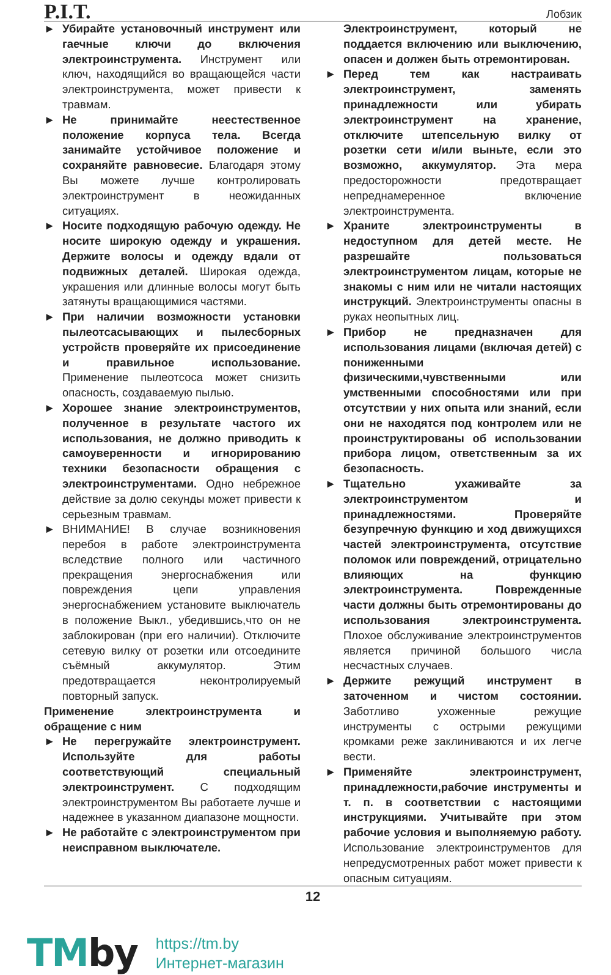P.I.T.
Лобзик
► Убирайте установочный инструмент или гаечные ключи до включения электроинструмента. Инструмент или ключ, находящийся во вращающейся части электроинструмента, может привести к травмам.
► Не принимайте неестественное положение корпуса тела. Всегда занимайте устойчивое положение и сохраняйте равновесие. Благодаря этому Вы можете лучше контролировать электроинструмент в неожиданных ситуациях.
► Носите подходящую рабочую одежду. Не носите широкую одежду и украшения. Держите волосы и одежду вдали от подвижных деталей. Широкая одежда, украшения или длинные волосы могут быть затянуты вращающимися частями.
► При наличии возможности установки пылеотсасывающих и пылесборных устройств проверяйте их присоединение и правильное использование. Применение пылеотсоса может снизить опасность, создаваемую пылью.
► Хорошее знание электроинструментов, полученное в результате частого их использования, не должно приводить к самоуверенности и игнорированию техники безопасности обращения с электроинструментами. Одно небрежное действие за долю секунды может привести к серьезным травмам.
► ВНИМАНИЕ! В случае возникновения перебоя в работе электроинструмента вследствие полного или частичного прекращения энергоснабжения или повреждения цепи управления энергоснабжением установите выключатель в положение Выкл., убедившись,что он не заблокирован (при его наличии). Отключите сетевую вилку от розетки или отсоедините съёмный аккумулятор. Этим предотвращается неконтролируемый повторный запуск.
Применение электроинструмента и обращение с ним
► Не перегружайте электроинструмент. Используйте для работы соответствующий специальный электроинструмент. С подходящим электроинструментом Вы работаете лучше и надежнее в указанном диапазоне мощности.
► Не работайте с электроинструментом при неисправном выключателе.
Электроинструмент, который не поддается включению или выключению, опасен и должен быть отремонтирован.
► Перед тем как настраивать электроинструмент, заменять принадлежности или убирать электроинструмент на хранение, отключите штепсельную вилку от розетки сети и/или выньте, если это возможно, аккумулятор. Эта мера предосторожности предотвращает непреднамеренное включение электроинструмента.
► Храните электроинструменты в недоступном для детей месте. Не разрешайте пользоваться электроинструментом лицам, которые не знакомы с ним или не читали настоящих инструкций. Электроинструменты опасны в руках неопытных лиц.
► Прибор не предназначен для использования лицами (включая детей) с пониженными физическими,чувственными или умственными способностями или при отсутствии у них опыта или знаний, если они не находятся под контролем или не проинструктированы об использовании прибора лицом, ответственным за их безопасность.
► Тщательно ухаживайте за электроинструментом и принадлежностями. Проверяйте безупречную функцию и ход движущихся частей электроинструмента, отсутствие поломок или повреждений, отрицательно влияющих на функцию электроинструмента. Поврежденные части должны быть отремонтированы до использования электроинструмента. Плохое обслуживание электроинструментов является причиной большого числа несчастных случаев.
► Держите режущий инструмент в заточенном и чистом состоянии. Заботливо ухоженные режущие инструменты с острыми режущими кромками реже заклиниваются и их легче вести.
► Применяйте электроинструмент, принадлежности,рабочие инструменты и т. п. в соответствии с настоящими инструкциями. Учитывайте при этом рабочие условия и выполняемую работу. Использование электроинструментов для непредусмотренных работ может привести к опасным ситуациям.
12
TMby
https://tm.by
Интернет-магазин